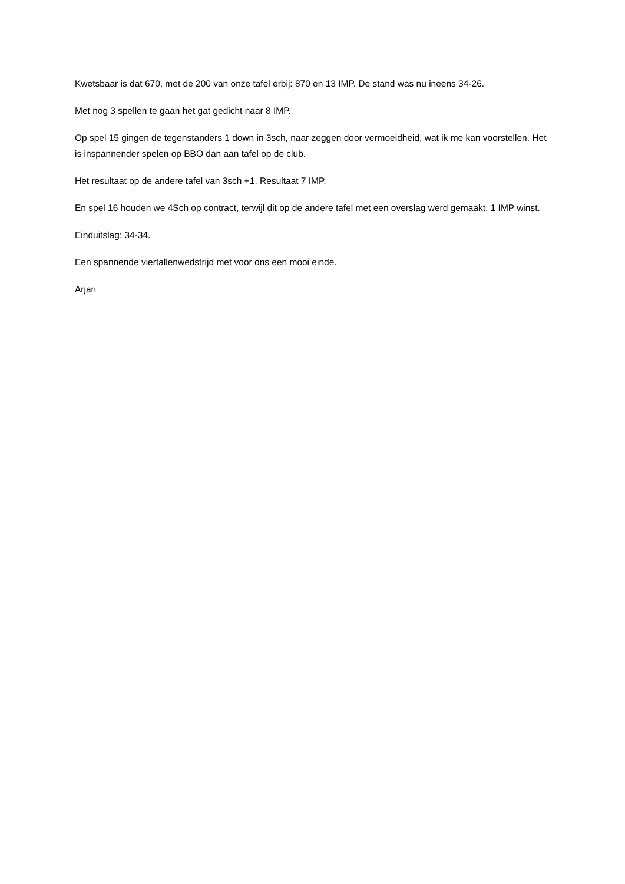Kwetsbaar is dat 670, met de 200 van onze tafel erbij: 870 en 13 IMP. De stand was nu ineens 34-26.
Met nog 3 spellen te gaan het gat gedicht naar 8 IMP.
Op spel 15 gingen de tegenstanders 1 down in 3sch, naar zeggen door vermoeidheid, wat ik me kan voorstellen. Het is inspannender spelen op BBO dan aan tafel op de club.
Het resultaat op de andere tafel van 3sch +1. Resultaat 7 IMP.
En spel 16 houden we 4Sch op contract, terwijl dit op de andere tafel met een overslag werd gemaakt. 1 IMP winst.
Einduitslag: 34-34.
Een spannende viertallenwedstrijd met voor ons een mooi einde.
Arjan